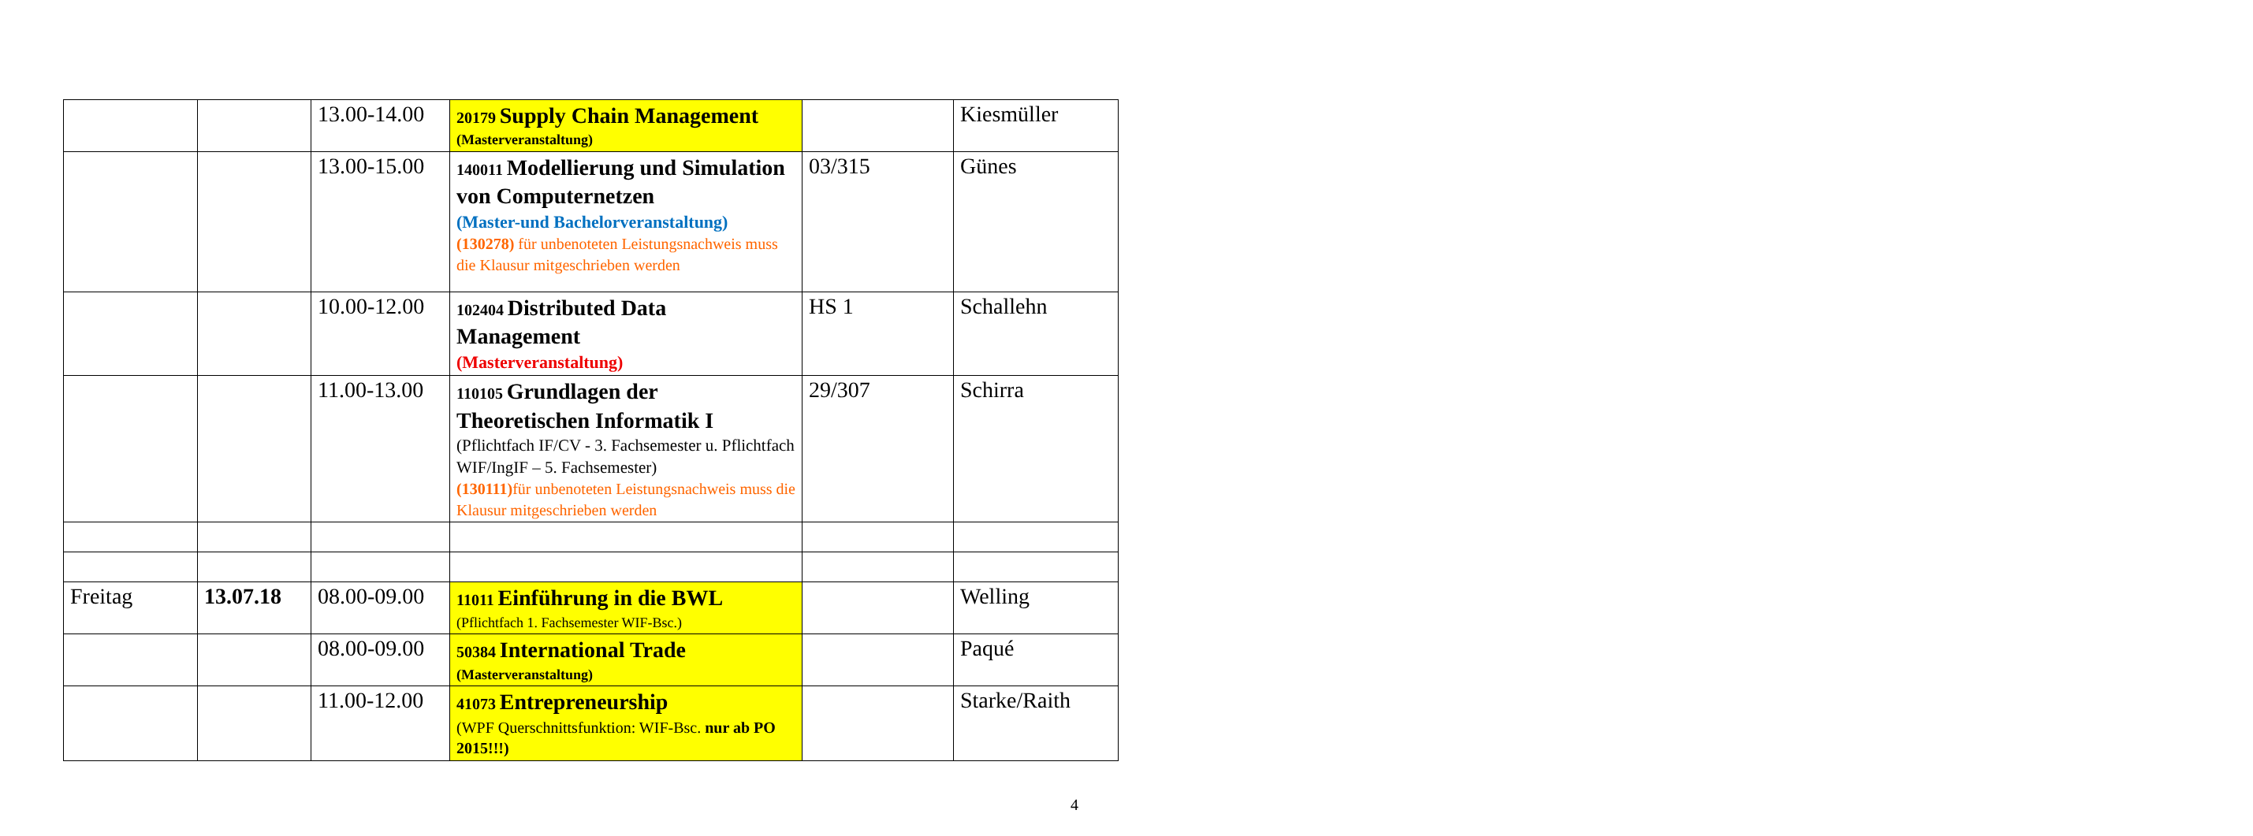| | | 13.00-14.00 | 20179 Supply Chain Management (Masterveranstaltung) | | Kiesmüller |
| | | 13.00-15.00 | 140011 Modellierung und Simulation von Computernetzen (Master-und Bachelorveranstaltung) (130278) für unbenoteten Leistungsnachweis muss die Klausur mitgeschrieben werden | 03/315 | Günes |
| | | 10.00-12.00 | 102404 Distributed Data Management (Masterveranstaltung) | HS 1 | Schallehn |
| | | 11.00-13.00 | 110105 Grundlagen der Theoretischen Informatik I (Pflichtfach IF/CV - 3. Fachsemester u. Pflichtfach WIF/IngIF – 5. Fachsemester) (130111) für unbenoteten Leistungsnachweis muss die Klausur mitgeschrieben werden | 29/307 | Schirra |
| Freitag | 13.07.18 | 08.00-09.00 | 11011 Einführung in die BWL (Pflichtfach 1. Fachsemester WIF-Bsc.) | | Welling |
| | | 08.00-09.00 | 50384 International Trade (Masterveranstaltung) | | Paqué |
| | | 11.00-12.00 | 41073 Entrepreneurship (WPF Querschnittsfunktion: WIF-Bsc. nur ab PO 2015!!!) | | Starke/Raith |
4